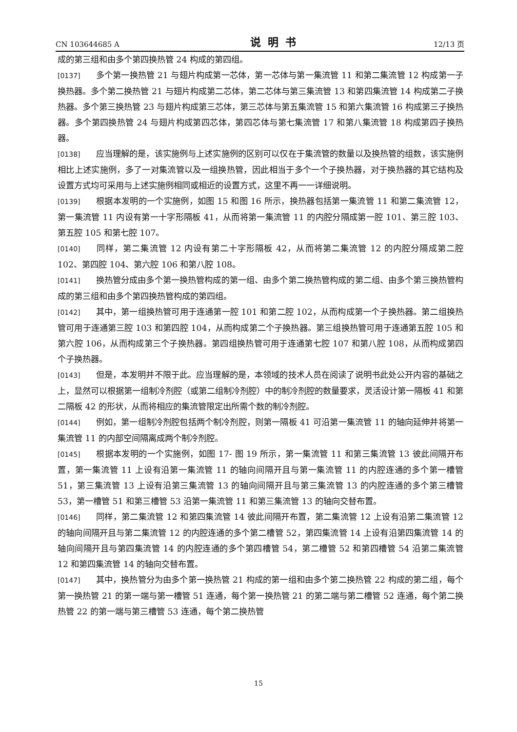CN 103644685 A 说明书 12/13 页
成的第三组和由多个第四换热管 24 构成的第四组。
[0137] 多个第一换热管 21 与翅片构成第一芯体，第一芯体与第一集流管 11 和第二集流管 12 构成第一子换热器。多个第二换热管 21 与翅片构成第二芯体，第二芯体与第三集流管 13 和第四集流管 14 构成第二子换热器。多个第三换热管 23 与翅片构成第三芯体，第三芯体与第五集流管 15 和第六集流管 16 构成第三子换热器。多个第四换热管 24 与翅片构成第四芯体，第四芯体与第七集流管 17 和第八集流管 18 构成第四子换热器。
[0138] 应当理解的是，该实施例与上述实施例的区别可以仅在于集流管的数量以及换热管的组数，该实施例相比上述实施例，多了一对集流管以及一组换热管，因此相当于多个一个子换热器，对于换热器的其它结构及设置方式均可采用与上述实施例相同或相近的设置方式，这里不再一一详细说明。
[0139] 根据本发明的一个实施例，如图 15 和图 16 所示，换热器包括第一集流管 11 和第二集流管 12，第一集流管 11 内设有第一十字形隔板 41，从而将第一集流管 11 的内腔分隔成第一腔 101、第三腔 103、第五腔 105 和第七腔 107。
[0140] 同样，第二集流管 12 内设有第二十字形隔板 42，从而将第二集流管 12 的内腔分隔成第二腔 102、第四腔 104、第六腔 106 和第八腔 108。
[0141] 换热管分成由多个第一换热管构成的第一组、由多个第二换热管构成的第二组、由多个第三换热管构成的第三组和由多个第四换热管构成的第四组。
[0142] 其中，第一组换热管可用于连通第一腔 101 和第二腔 102，从而构成第一个子换热器。第二组换热管可用于连通第三腔 103 和第四腔 104，从而构成第二个子换热器。第三组换热管可用于连通第五腔 105 和第六腔 106，从而构成第三个子换热器。第四组换热管可用于连通第七腔 107 和第八腔 108，从而构成第四个子换热器。
[0143] 但是，本发明并不限于此。应当理解的是，本领域的技术人员在阅读了说明书此处公开内容的基础之上，显然可以根据第一组制冷剂腔（或第二组制冷剂腔）中的制冷剂腔的数量要求，灵活设计第一隔板 41 和第二隔板 42 的形状，从而将相应的集流管限定出所需个数的制冷剂腔。
[0144] 例如，第一组制冷剂腔包括两个制冷剂腔，则第一隔板 41 可沿第一集流管 11 的轴向延伸并将第一集流管 11 的内部空间隔离成两个制冷剂腔。
[0145] 根据本发明的一个实施例，如图 17- 图 19 所示，第一集流管 11 和第三集流管 13 彼此间隔开布置，第一集流管 11 上设有沿第一集流管 11 的轴向间隔开且与第一集流管 11 的内腔连通的多个第一槽管 51，第三集流管 13 上设有沿第三集流管 13 的轴向间隔开且与第三集流管 13 的内腔连通的多个第三槽管 53，第一槽管 51 和第三槽管 53 沿第一集流管 11 和第三集流管 13 的轴向交替布置。
[0146] 同样，第二集流管 12 和第四集流管 14 彼此间隔开布置，第二集流管 12 上设有沿第二集流管 12 的轴向间隔开且与第二集流管 12 的内腔连通的多个第二槽管 52，第四集流管 14 上设有沿第四集流管 14 的轴向间隔开且与第四集流管 14 的内腔连通的多个第四槽管 54，第二槽管 52 和第四槽管 54 沿第二集流管 12 和第四集流管 14 的轴向交替布置。
[0147] 其中，换热管分为由多个第一换热管 21 构成的第一组和由多个第二换热管 22 构成的第二组，每个第一换热管 21 的第一端与第一槽管 51 连通，每个第一换热管 21 的第二端与第二槽管 52 连通，每个第二换热管 22 的第一端与第三槽管 53 连通，每个第二换热管
15